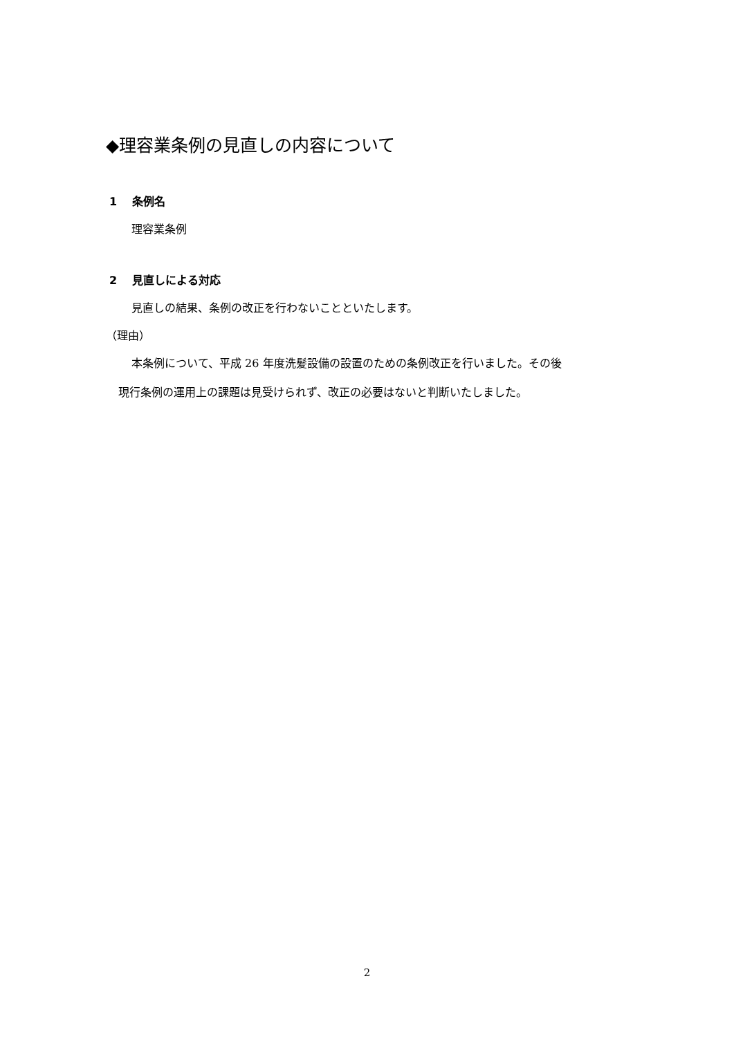◆理容業条例の見直しの内容について
1　 条例名
理容業条例
2　 見直しによる対応
見直しの結果、条例の改正を行わないことといたします。
（理由）
本条例について、平成 26 年度洗髪設備の設置のための条例改正を行いました。その後
現行条例の運用上の課題は見受けられず、改正の必要はないと判断いたしました。
2